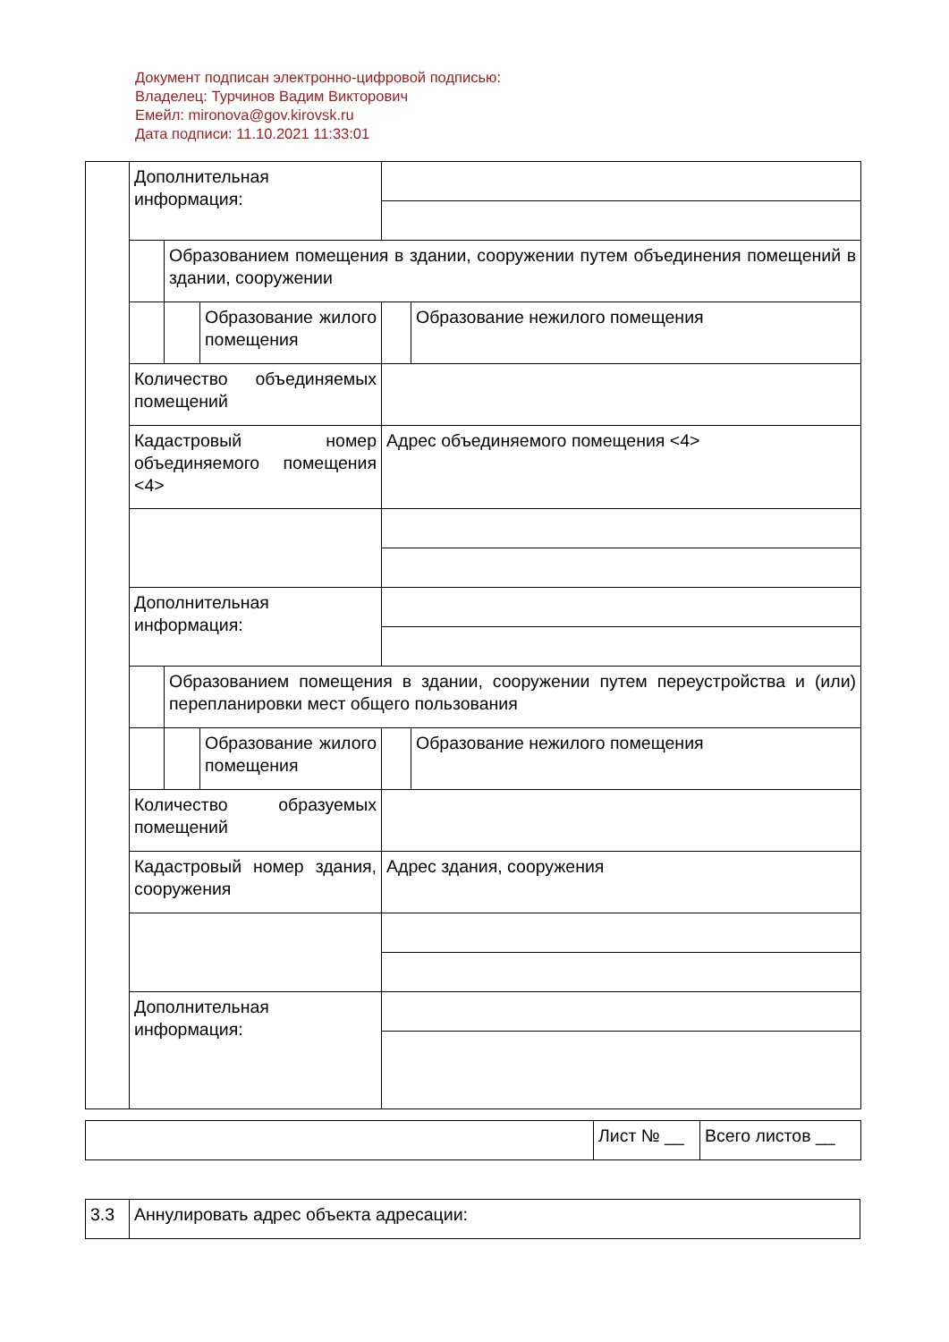Документ подписан электронно-цифровой подписью:
Владелец: Турчинов Вадим Викторович
Емейл: mironova@gov.kirovsk.ru
Дата подписи: 11.10.2021 11:33:01
| | Дополнительная информация: | | | | |
| | | Образованием помещения в здании, сооружении путем объединения помещений в здании, сооружении | | | |
| | | | Образование жилого помещения | | Образование нежилого помещения |
| | Количество объединяемых помещений | | | | |
| | Кадастровый номер объединяемого помещения <4> | | | Адрес объединяемого помещения <4> | |
| | Дополнительная информация: | | | | |
| | | Образованием помещения в здании, сооружении путем переустройства и (или) перепланировки мест общего пользования | | | |
| | | | Образование жилого помещения | | Образование нежилого помещения |
| | Количество образуемых помещений | | | | |
| | Кадастровый номер здания, сооружения | | | Адрес здания, сооружения | |
| | Дополнительная информация: | | | | |
| | Лист № __ | Всего листов __ |
| 3.3 | Аннулировать адрес объекта адресации: |